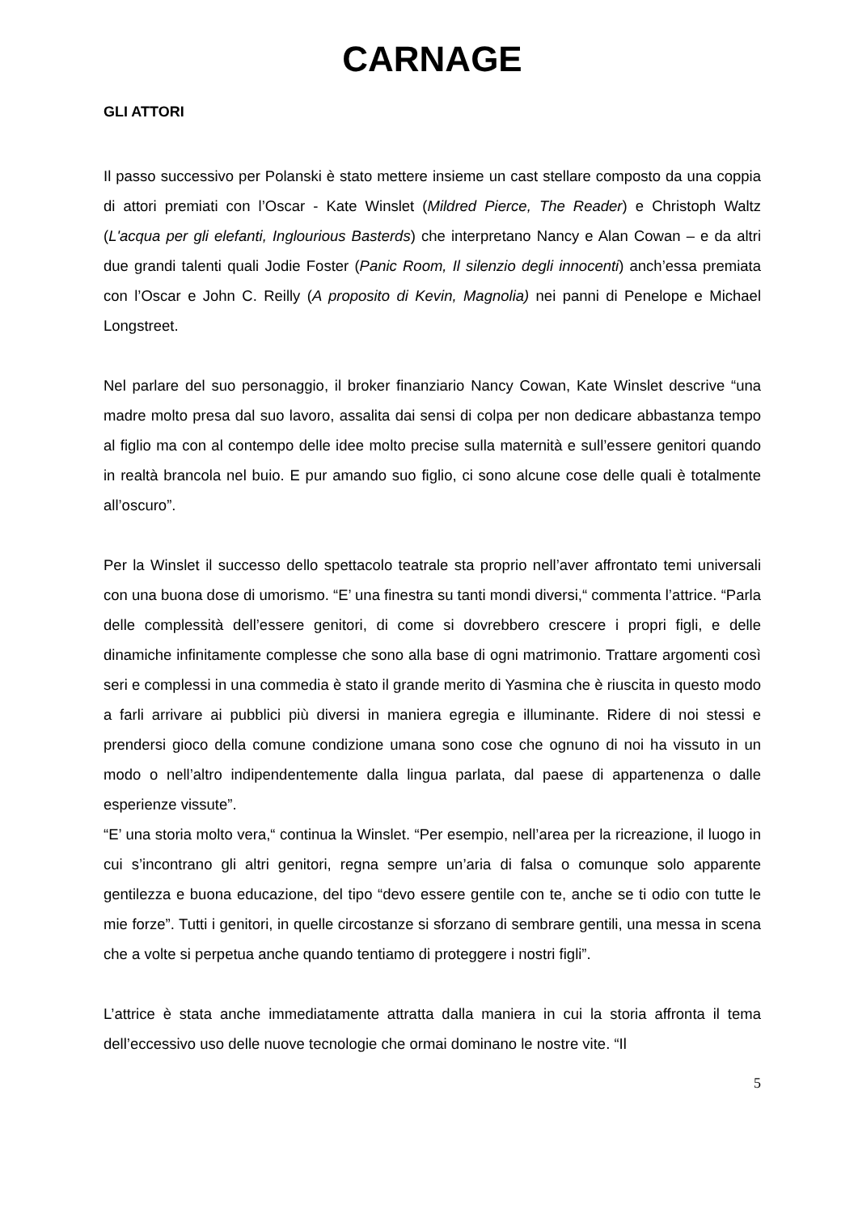CARNAGE
GLI ATTORI
Il passo successivo per Polanski è stato mettere insieme un cast stellare composto da una coppia di attori premiati con l’Oscar - Kate Winslet (Mildred Pierce, The Reader) e Christoph Waltz (L'acqua per gli elefanti, Inglourious Basterds) che interpretano Nancy e Alan Cowan – e da altri due grandi talenti quali Jodie Foster (Panic Room, Il silenzio degli innocenti) anch’essa premiata con l’Oscar e John C. Reilly (A proposito di Kevin, Magnolia) nei panni di Penelope e Michael Longstreet.
Nel parlare del suo personaggio, il broker finanziario Nancy Cowan, Kate Winslet descrive “una madre molto presa dal suo lavoro, assalita dai sensi di colpa per non dedicare abbastanza tempo al figlio ma con al contempo delle idee molto precise sulla maternità e sull’essere genitori quando in realtà brancola nel buio. E pur amando suo figlio, ci sono alcune cose delle quali è totalmente all’oscuro”.
Per la Winslet il successo dello spettacolo teatrale sta proprio nell’aver affrontato temi universali con una buona dose di umorismo. “E’ una finestra su tanti mondi diversi,“ commenta l’attrice. “Parla delle complessità dell’essere genitori, di come si dovrebbero crescere i propri figli, e delle dinamiche infinitamente complesse che sono alla base di ogni matrimonio. Trattare argomenti così seri e complessi in una commedia è stato il grande merito di Yasmina che è riuscita in questo modo a farli arrivare ai pubblici più diversi in maniera egregia e illuminante. Ridere di noi stessi e prendersi gioco della comune condizione umana sono cose che ognuno di noi ha vissuto in un modo o nell’altro indipendentemente dalla lingua parlata, dal paese di appartenenza o dalle esperienze vissute”.
“E’ una storia molto vera,“ continua la Winslet. “Per esempio, nell’area per la ricreazione, il luogo in cui s’incontrano gli altri genitori, regna sempre un’aria di falsa o comunque solo apparente gentilezza e buona educazione, del tipo “devo essere gentile con te, anche se ti odio con tutte le mie forze”. Tutti i genitori, in quelle circostanze si sforzano di sembrare gentili, una messa in scena che a volte si perpetua anche quando tentiamo di proteggere i nostri figli”.
L’attrice è stata anche immediatamente attratta dalla maniera in cui la storia affronta il tema dell’eccessivo uso delle nuove tecnologie che ormai dominano le nostre vite. “Il
5